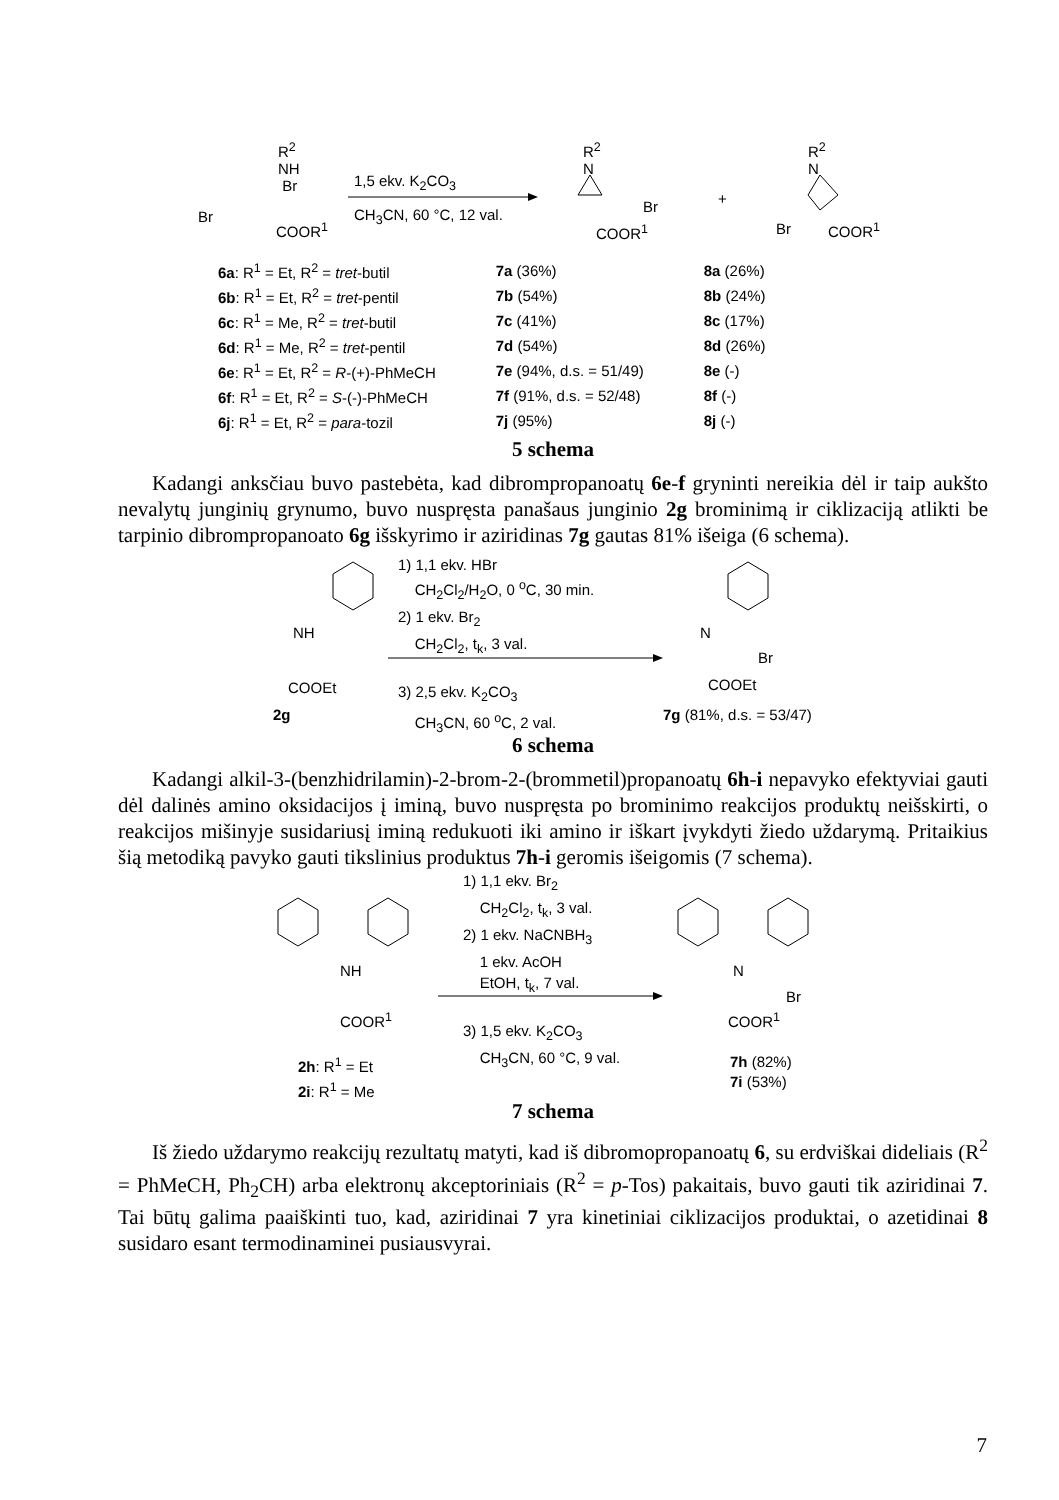R<sup>2</sup>
NH
Br
Br
COOR<sup>1</sup>
1,5 ekv. K<sub>2</sub>CO<sub>3</sub>
CH<sub>3</sub>CN, 60 °C, 12 val.
R<sup>2</sup>
N
Br
COOR<sup>1</sup>
+
R<sup>2</sup>
N
Br COOR<sup>1</sup>
| 6a : R<sup>1</sup> = Et, R<sup>2</sup> = tret -butil | 7a (36%) | 8a (26%) |
| 6b : R<sup>1</sup> = Et, R<sup>2</sup> = tret -pentil | 7b (54%) | 8b (24%) |
| 6c : R<sup>1</sup> = Me, R<sup>2</sup> = tret -butil | 7c (41%) | 8c (17%) |
| 6d : R<sup>1</sup> = Me, R<sup>2</sup> = tret -pentil | 7d (54%) | 8d (26%) |
| 6e : R<sup>1</sup> = Et, R<sup>2</sup> = R -(+)-PhMeCH | 7e (94%, d.s. = 51/49) | 8e (-) |
| 6f : R<sup>1</sup> = Et, R<sup>2</sup> = S -(-)-PhMeCH | 7f (91%, d.s. = 52/48) | 8f (-) |
| 6j : R<sup>1</sup> = Et, R<sup>2</sup> = para -tozil | 7j (95%) | 8j (-) |
5 schema
Kadangi anksčiau buvo pastebėta, kad dibrompropanoatų 6e-f gryninti nereikia dėl ir taip aukšto nevalytų junginių grynumo, buvo nuspręsta panašaus junginio 2g brominimą ir ciklizaciją atlikti be tarpinio dibrompropanoato 6g išskyrimo ir aziridinas 7g gautas 81% išeiga (6 schema).
NH
COOEt
2g
1) 1,1 ekv. HBr
CH<sub>2</sub>Cl<sub>2</sub>/H<sub>2</sub>O, 0 <sup>o</sup>C, 30 min.
2) 1 ekv. Br<sub>2</sub>
CH<sub>2</sub>Cl<sub>2</sub>, t<sub>k</sub>, 3 val.
3) 2,5 ekv. K<sub>2</sub>CO<sub>3</sub>
CH<sub>3</sub>CN, 60 <sup>o</sup>C, 2 val.
N
Br
COOEt
7g (81%, d.s. = 53/47)
6 schema
Kadangi alkil-3-(benzhidrilamin)-2-brom-2-(brommetil)propanoatų 6h-i nepavyko efektyviai gauti dėl dalinės amino oksidacijos į iminą, buvo nuspręsta po brominimo reakcijos produktų neišskirti, o reakcijos mišinyje susidariusį iminą redukuoti iki amino ir iškart įvykdyti žiedo uždarymą. Pritaikius šią metodiką pavyko gauti tikslinius produktus 7h-i geromis išeigomis (7 schema).
1) 1,1 ekv. Br<sub>2</sub>
CH<sub>2</sub>Cl<sub>2</sub>, t<sub>k</sub>, 3 val.
2) 1 ekv. NaCNBH<sub>3</sub>
1 ekv. AcOH
EtOH, t<sub>k</sub>, 7 val.
3) 1,5 ekv. K<sub>2</sub>CO<sub>3</sub>
CH<sub>3</sub>CN, 60 °C, 9 val.
NH
COOR<sup>1</sup>
2h: R<sup>1</sup> = Et
2i: R<sup>1</sup> = Me
N
Br
COOR<sup>1</sup>
7h (82%)
7i (53%)
7 schema
Iš žiedo uždarymo reakcijų rezultatų matyti, kad iš dibromopropanoatų 6, su erdviškai dideliais (R<sup>2</sup> = PhMeCH, Ph<sub>2</sub>CH) arba elektronų akceptoriniais (R<sup>2</sup> = p-Tos) pakaitais, buvo gauti tik aziridinai 7. Tai būtų galima paaiškinti tuo, kad, aziridinai 7 yra kinetiniai ciklizacijos produktai, o azetidinai 8 susidaro esant termodinaminei pusiausvyrai.
7